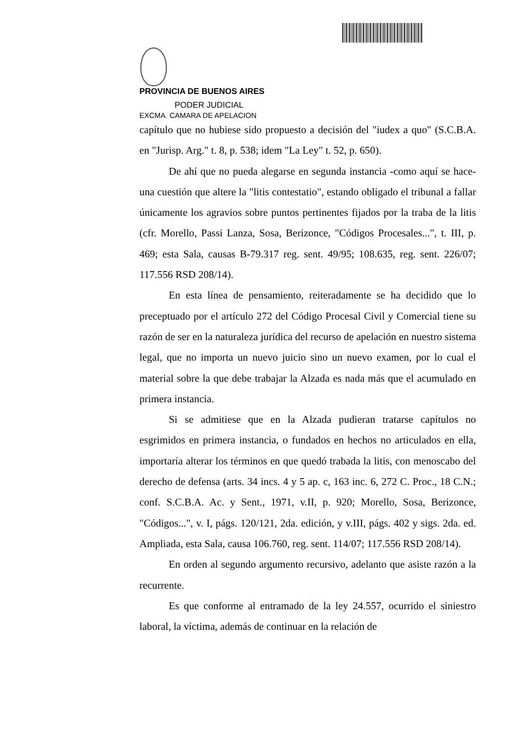PROVINCIA DE BUENOS AIRES
PODER JUDICIAL
EXCMA. CAMARA DE APELACION
capítulo que no hubiese sido propuesto a decisión del "iudex a quo" (S.C.B.A. en "Jurisp. Arg." t. 8, p. 538; idem "La Ley" t. 52, p. 650).
De ahí que no pueda alegarse en segunda instancia -como aquí se hace- una cuestión que altere la "litis contestatio", estando obligado el tribunal a fallar únicamente los agravios sobre puntos pertinentes fijados por la traba de la litis (cfr. Morello, Passi Lanza, Sosa, Berizonce, "Códigos Procesales...", t. III, p. 469; esta Sala, causas B-79.317 reg. sent. 49/95; 108.635, reg. sent. 226/07; 117.556 RSD 208/14).
En esta línea de pensamiento, reiteradamente se ha decidido que lo preceptuado por el artículo 272 del Código Procesal Civil y Comercial tiene su razón de ser en la naturaleza jurídica del recurso de apelación en nuestro sistema legal, que no importa un nuevo juicio sino un nuevo examen, por lo cual el material sobre la que debe trabajar la Alzada es nada más que el acumulado en primera instancia.
Si se admitiese que en la Alzada pudieran tratarse capítulos no esgrimidos en primera instancia, o fundados en hechos no articulados en ella, importaría alterar los términos en que quedó trabada la litis, con menoscabo del derecho de defensa (arts. 34 incs. 4 y 5 ap. c, 163 inc. 6, 272 C. Proc., 18 C.N.; conf. S.C.B.A. Ac. y Sent., 1971, v.II, p. 920; Morello, Sosa, Berizonce, "Códigos...", v. I, págs. 120/121, 2da. edición, y v.III, págs. 402 y sigs. 2da. ed. Ampliada, esta Sala, causa 106.760, reg. sent. 114/07; 117.556 RSD 208/14).
En orden al segundo argumento recursivo, adelanto que asiste razón a la recurrente.
Es que conforme al entramado de la ley 24.557, ocurrido el siniestro laboral, la víctima, además de continuar en la relación de